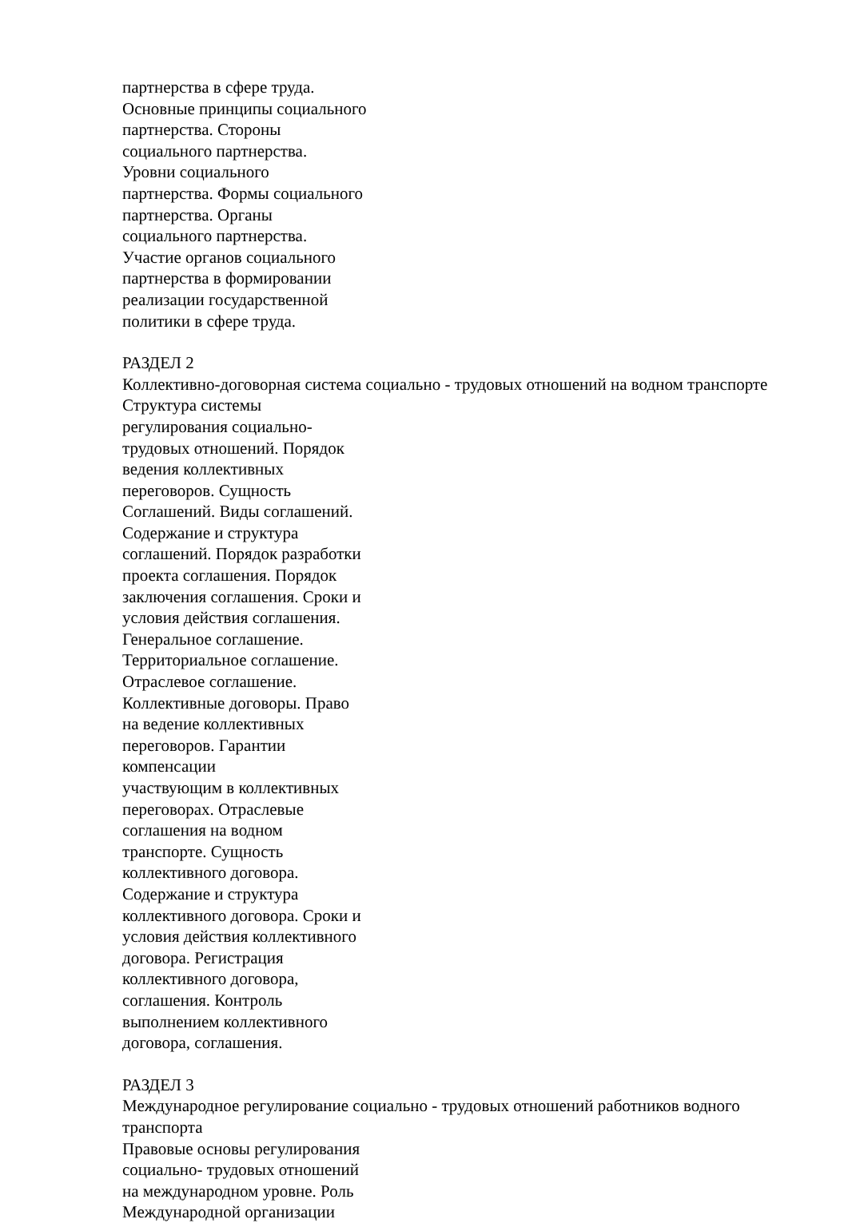партнерства в сфере труда.
Основные принципы социального
партнерства. Стороны
социального партнерства.
Уровни социального
партнерства. Формы социального
партнерства. Органы
социального партнерства.
Участие органов социального
партнерства в формировании
реализации государственной
политики в сфере труда.
РАЗДЕЛ 2
Коллективно-договорная система социально - трудовых отношений на водном транспорте
Структура системы
регулирования социально-
трудовых отношений. Порядок
ведения коллективных
переговоров. Сущность
Соглашений. Виды соглашений.
Содержание и структура
соглашений. Порядок разработки
проекта соглашения. Порядок
заключения соглашения. Сроки и
условия действия соглашения.
Генеральное соглашение.
Территориальное соглашение.
Отраслевое соглашение.
Коллективные договоры. Право
на ведение коллективных
переговоров. Гарантии
компенсации
участвующим в коллективных
переговорах. Отраслевые
соглашения на водном
транспорте. Сущность
коллективного договора.
Содержание и структура
коллективного договора. Сроки и
условия действия коллективного
договора. Регистрация
коллективного договора,
соглашения. Контроль
выполнением коллективного
договора, соглашения.
РАЗДЕЛ 3
Международное регулирование социально - трудовых отношений работников водного
транспорта
Правовые основы регулирования
социально- трудовых отношений
на международном уровне. Роль
Международной организации